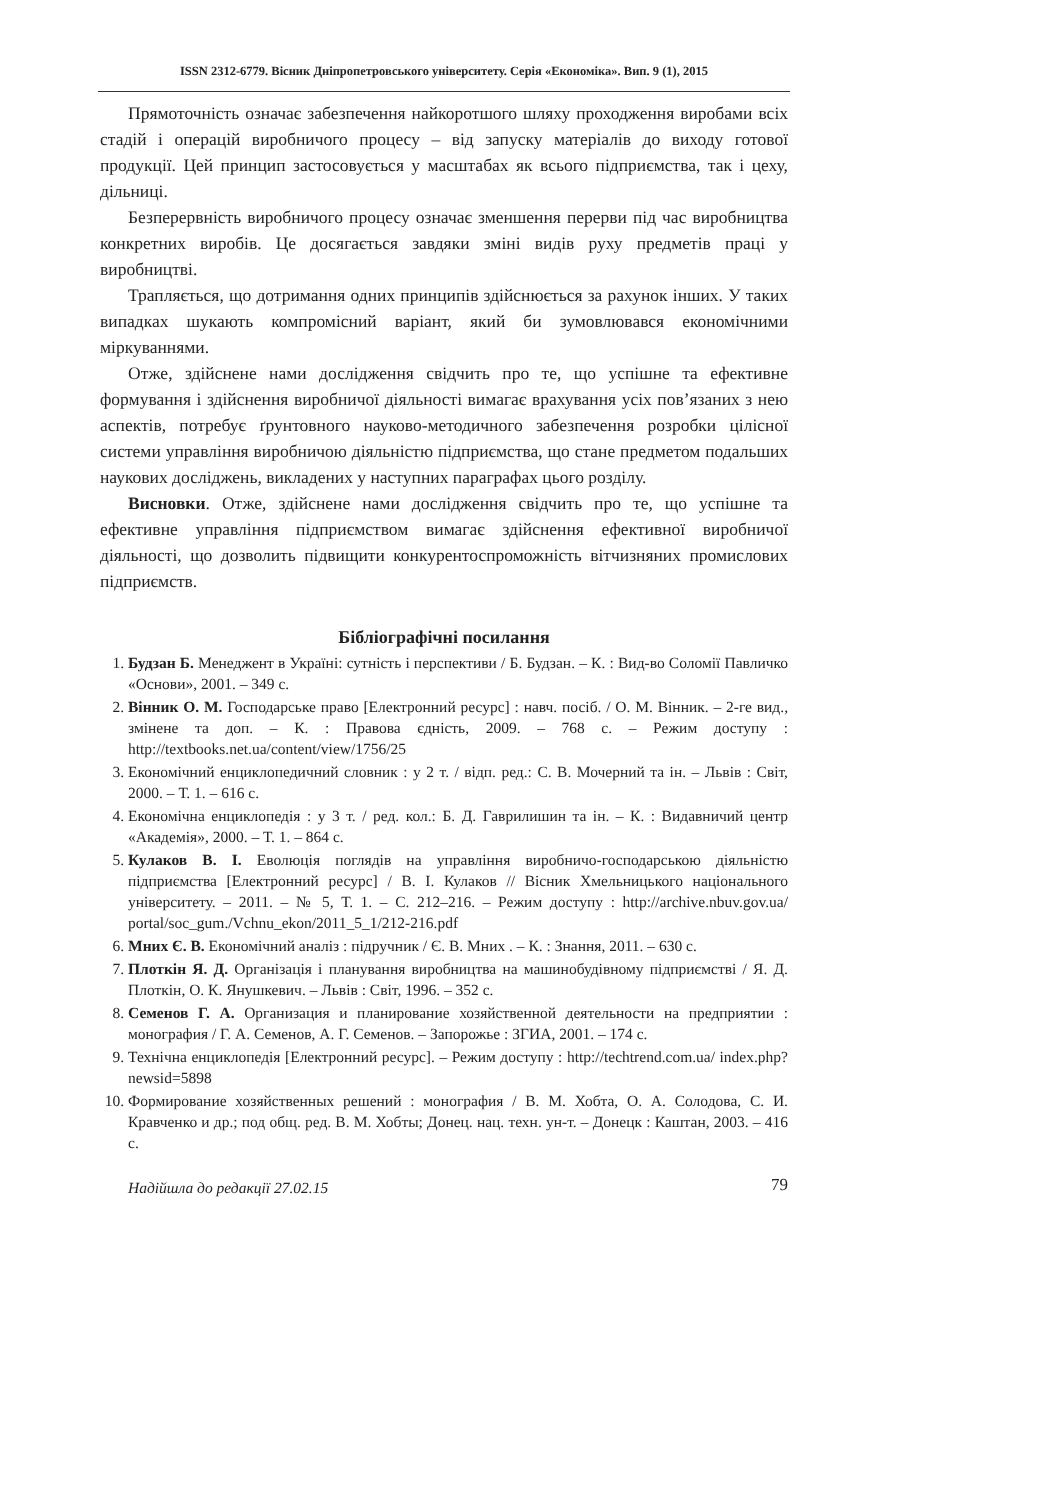ISSN 2312-6779. Вісник Дніпропетровського університету. Серія «Економіка». Вип. 9 (1), 2015
Прямоточність означає забезпечення найкоротшого шляху проходження виробами всіх стадій і операцій виробничого процесу – від запуску матеріалів до виходу готової продукції. Цей принцип застосовується у масштабах як всього підприємства, так і цеху, дільниці.
Безперервність виробничого процесу означає зменшення перерви під час виробництва конкретних виробів. Це досягається завдяки зміні видів руху предметів праці у виробництві.
Трапляється, що дотримання одних принципів здійснюється за рахунок інших. У таких випадках шукають компромісний варіант, який би зумовлювався економічними міркуваннями.
Отже, здійснене нами дослідження свідчить про те, що успішне та ефективне формування і здійснення виробничої діяльності вимагає врахування усіх пов’язаних з нею аспектів, потребує ґрунтовного науково-методичного забезпечення розробки цілісної системи управління виробничою діяльністю підприємства, що стане предметом подальших наукових досліджень, викладених у наступних параграфах цього розділу.
Висновки. Отже, здійснене нами дослідження свідчить про те, що успішне та ефективне управління підприємством вимагає здійснення ефективної виробничої діяльності, що дозволить підвищити конкурентоспроможність вітчизняних промислових підприємств.
Бібліографічні посилання
1. Будзан Б. Менеджент в Україні: сутність і перспективи / Б. Будзан. – К. : Вид-во Соломії Павличко «Основи», 2001. – 349 с.
2. Вінник О. М. Господарське право [Електронний ресурс] : навч. посіб. / О. М. Вінник. – 2-ге вид., змінене та доп. – К. : Правова єдність, 2009. – 768 с. – Режим доступу : http://textbooks.net.ua/content/view/1756/25
3. Економічний енциклопедичний словник : у 2 т. / відп. ред.: С. В. Мочерний та ін. – Львів : Світ, 2000. – Т. 1. – 616 с.
4. Економічна енциклопедія : у 3 т. / ред. кол.: Б. Д. Гаврилишин та ін. – К. : Видавничий центр «Академія», 2000. – Т. 1. – 864 с.
5. Кулаков В. І. Еволюція поглядів на управління виробничо-господарською діяльністю підприємства [Електронний ресурс] / В. І. Кулаков // Вісник Хмельницького національного університету. – 2011. – № 5, Т. 1. – С. 212–216. – Режим доступу : http://archive.nbuv.gov.ua/ portal/soc_gum./Vchnu_ekon/2011_5_1/212-216.pdf
6. Мних Є. В. Економічний аналіз : підручник / Є. В. Мних . – К. : Знання, 2011. – 630 с.
7. Плоткін Я. Д. Організація і планування виробництва на машинобудівному підприємстві / Я. Д. Плоткін, О. К. Янушкевич. – Львів : Світ, 1996. – 352 с.
8. Семенов Г. А. Организация и планирование хозяйственной деятельности на предприятии : монография / Г. А. Семенов, А. Г. Семенов. – Запорожье : ЗГИА, 2001. – 174 с.
9. Технічна енциклопедія [Електронний ресурс]. – Режим доступу : http://techtrend.com.ua/ index.php?newsid=5898
10. Формирование хозяйственных решений : монография / В. М. Хобта, О. А. Солодова, С. И. Кравченко и др.; под общ. ред. В. М. Хобты; Донец. нац. техн. ун-т. – Донецк : Каштан, 2003. – 416 с.
Надійшла до редакції 27.02.15
79